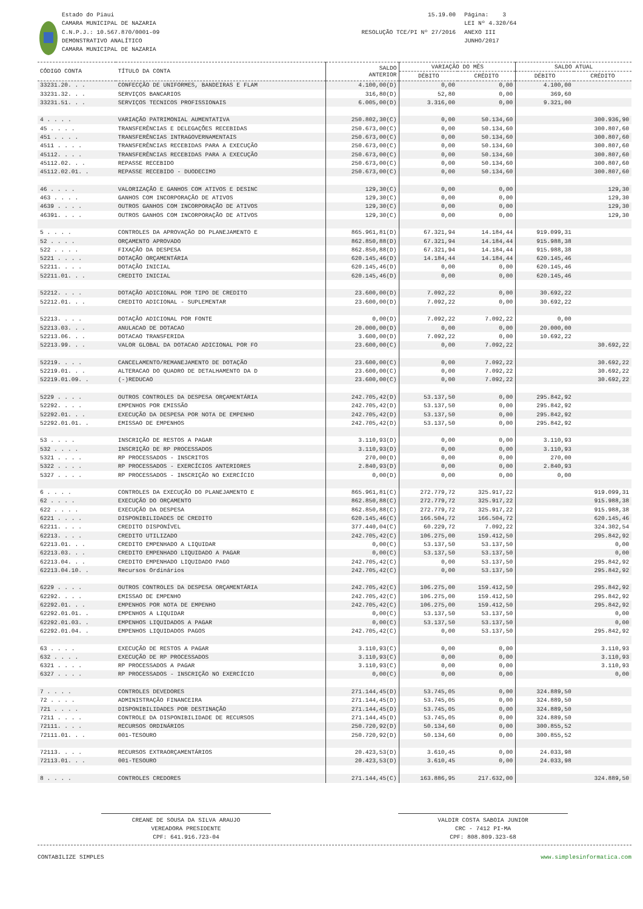Estado do Piaui
CAMARA MUNICIPAL DE NAZARIA
C.N.P.J.: 10.567.870/0001-09
DEMONSTRATIVO ANALÍTICO
CAMARA MUNICIPAL DE NAZARIA
15.19.00
RESOLUÇÃO TCE/PI Nº 27/2016
Página: 3
LEI Nº 4.320/64
ANEXO III
JUNHO/2017
| CÓDIGO CONTA | TÍTULO DA CONTA | SALDO ANTERIOR | VARIAÇÃO DO MÊS | | SALDO ATUAL | |
| --- | --- | --- | --- | --- | --- | --- |
| | | | DÉBITO | CRÉDITO | DÉBITO | CRÉDITO |
| 33231.20. . . | CONFECÇÃO DE UNIFORMES, BANDEIRAS E FLAM | 4.100,00(D) | 0,00 | 0,00 | 4.100,00 | |
| 33231.32. . . | SERVIÇOS BANCARIOS | 316,80(D) | 52,80 | 0,00 | 369,60 | |
| 33231.51. . . | SERVIÇOS TECNICOS PROFISSIONAIS | 6.005,00(D) | 3.316,00 | 0,00 | 9.321,00 | |
| 4 . . . . | VARIAÇÃO PATRIMONIAL AUMENTATIVA | 250.802,30(C) | 0,00 | 50.134,60 | | 300.936,90 |
| 45 . . . . | TRANSFERÊNCIAS E DELEGAÇÕES RECEBIDAS | 250.673,00(C) | 0,00 | 50.134,60 | | 300.807,60 |
| 451 . . . . | TRANSFERÊNCIAS INTRAGOVERNAMENTAIS | 250.673,00(C) | 0,00 | 50.134,60 | | 300.807,60 |
| 4511 . . . . | TRANSFERÊNCIAS RECEBIDAS PARA A EXECUÇÃO | 250.673,00(C) | 0,00 | 50.134,60 | | 300.807,60 |
| 45112. . . . | TRANSFERÊNCIAS RECEBIDAS PARA A EXECUÇÃO | 250.673,00(C) | 0,00 | 50.134,60 | | 300.807,60 |
| 45112.02. . . | REPASSE RECEBIDO | 250.673,00(C) | 0,00 | 50.134,60 | | 300.807,60 |
| 45112.02.01. . | REPASSE RECEBIDO - DUODECIMO | 250.673,00(C) | 0,00 | 50.134,60 | | 300.807,60 |
| 46 . . . . | VALORIZAÇÃO E GANHOS COM ATIVOS E DESINC | 129,30(C) | 0,00 | 0,00 | | 129,30 |
| 463 . . . . | GANHOS COM INCORPORAÇÃO DE ATIVOS | 129,30(C) | 0,00 | 0,00 | | 129,30 |
| 4639 . . . . | OUTROS GANHOS COM INCORPORAÇÃO DE ATIVOS | 129,30(C) | 0,00 | 0,00 | | 129,30 |
| 46391. . . . | OUTROS GANHOS COM INCORPORAÇÃO DE ATIVOS | 129,30(C) | 0,00 | 0,00 | | 129,30 |
| 5 . . . . | CONTROLES DA APROVAÇÃO DO PLANEJAMENTO E | 865.961,81(D) | 67.321,94 | 14.184,44 | 919.099,31 | |
| 52 . . . . | ORÇAMENTO APROVADO | 862.850,88(D) | 67.321,94 | 14.184,44 | 915.988,38 | |
| 522 . . . . | FIXAÇÃO DA DESPESA | 862.850,88(D) | 67.321,94 | 14.184,44 | 915.988,38 | |
| 5221 . . . . | DOTAÇÃO ORÇAMENTÁRIA | 620.145,46(D) | 14.184,44 | 14.184,44 | 620.145,46 | |
| 52211. . . . | DOTAÇÃO INICIAL | 620.145,46(D) | 0,00 | 0,00 | 620.145,46 | |
| 52211.01. . . | CREDITO INICIAL | 620.145,46(D) | 0,00 | 0,00 | 620.145,46 | |
| 52212. . . . | DOTAÇÃO ADICIONAL POR TIPO DE CREDITO | 23.600,00(D) | 7.092,22 | 0,00 | 30.692,22 | |
| 52212.01. . . | CREDITO ADICIONAL - SUPLEMENTAR | 23.600,00(D) | 7.092,22 | 0,00 | 30.692,22 | |
| 52213. . . . | DOTAÇÃO ADICIONAL POR FONTE | 0,00(D) | 7.092,22 | 7.092,22 | 0,00 | |
| 52213.03. . . | ANULACAO DE DOTACAO | 20.000,00(D) | 0,00 | 0,00 | 20.000,00 | |
| 52213.06. . . | DOTACAO TRANSFERIDA | 3.600,00(D) | 7.092,22 | 0,00 | 10.692,22 | |
| 52213.99. . . | VALOR GLOBAL DA DOTACAO ADICIONAL POR FO | 23.600,00(C) | 0,00 | 7.092,22 | | 30.692,22 |
| 52219. . . . | CANCELAMENTO/REMANEJAMENTO DE DOTAÇÃO | 23.600,00(C) | 0,00 | 7.092,22 | | 30.692,22 |
| 52219.01. . . | ALTERACAO DO QUADRO DE DETALHAMENTO DA D | 23.600,00(C) | 0,00 | 7.092,22 | | 30.692,22 |
| 52219.01.09. . | (-)REDUCAO | 23.600,00(C) | 0,00 | 7.092,22 | | 30.692,22 |
| 5229 . . . . | OUTROS CONTROLES DA DESPESA ORÇAMENTÁRIA | 242.705,42(D) | 53.137,50 | 0,00 | 295.842,92 | |
| 52292. . . . | EMPENHOS POR EMISSÃO | 242.705,42(D) | 53.137,50 | 0,00 | 295.842,92 | |
| 52292.01. . . | EXECUÇÃO DA DESPESA POR NOTA DE EMPENHO | 242.705,42(D) | 53.137,50 | 0,00 | 295.842,92 | |
| 52292.01.01. . | EMISSAO DE EMPENHOS | 242.705,42(D) | 53.137,50 | 0,00 | 295.842,92 | |
| 53 . . . . | INSCRIÇÃO DE RESTOS A PAGAR | 3.110,93(D) | 0,00 | 0,00 | 3.110,93 | |
| 532 . . . . | INSCRIÇÃO DE RP PROCESSADOS | 3.110,93(D) | 0,00 | 0,00 | 3.110,93 | |
| 5321 . . . . | RP PROCESSADOS - INSCRITOS | 270,00(D) | 0,00 | 0,00 | 270,00 | |
| 5322 . . . . | RP PROCESSADOS - EXERCÍCIOS ANTERIORES | 2.840,93(D) | 0,00 | 0,00 | 2.840,93 | |
| 5327 . . . . | RP PROCESSADOS - INSCRIÇÃO NO EXERCÍCIO | 0,00(D) | 0,00 | 0,00 | 0,00 | |
| 6 . . . . | CONTROLES DA EXECUÇÃO DO PLANEJAMENTO E | 865.961,81(C) | 272.779,72 | 325.917,22 | | 919.099,31 |
| 62 . . . . | EXECUÇÃO DO ORÇAMENTO | 862.850,88(C) | 272.779,72 | 325.917,22 | | 915.988,38 |
| 622 . . . . | EXECUÇÃO DA DESPESA | 862.850,88(C) | 272.779,72 | 325.917,22 | | 915.988,38 |
| 6221 . . . . | DISPONIBILIDADES DE CREDITO | 620.145,46(C) | 166.504,72 | 166.504,72 | | 620.145,46 |
| 62211. . . . | CREDITO DISPONÍVEL | 377.440,04(C) | 60.229,72 | 7.092,22 | | 324.302,54 |
| 62213. . . . | CREDITO UTILIZADO | 242.705,42(C) | 106.275,00 | 159.412,50 | | 295.842,92 |
| 62213.01. . . | CREDITO EMPENHADO A LIQUIDAR | 0,00(C) | 53.137,50 | 53.137,50 | | 0,00 |
| 62213.03. . . | CREDITO EMPENHADO LIQUIDADO A PAGAR | 0,00(C) | 53.137,50 | 53.137,50 | | 0,00 |
| 62213.04. . . | CREDITO EMPENHADO LIQUIDADO PAGO | 242.705,42(C) | 0,00 | 53.137,50 | | 295.842,92 |
| 62213.04.10. . | Recursos Ordinários | 242.705,42(C) | 0,00 | 53.137,50 | | 295.842,92 |
| 6229 . . . . | OUTROS CONTROLES DA DESPESA ORÇAMENTÁRIA | 242.705,42(C) | 106.275,00 | 159.412,50 | | 295.842,92 |
| 62292. . . . | EMISSAO DE EMPENHO | 242.705,42(C) | 106.275,00 | 159.412,50 | | 295.842,92 |
| 62292.01. . . | EMPENHOS POR NOTA DE EMPENHO | 242.705,42(C) | 106.275,00 | 159.412,50 | | 295.842,92 |
| 62292.01.01. . | EMPENHOS A LIQUIDAR | 0,00(C) | 53.137,50 | 53.137,50 | | 0,00 |
| 62292.01.03. . | EMPENHOS LIQUIDADOS A PAGAR | 0,00(C) | 53.137,50 | 53.137,50 | | 0,00 |
| 62292.01.04. . | EMPENHOS LIQUIDADOS PAGOS | 242.705,42(C) | 0,00 | 53.137,50 | | 295.842,92 |
| 63 . . . . | EXECUÇÃO DE RESTOS A PAGAR | 3.110,93(C) | 0,00 | 0,00 | | 3.110,93 |
| 632 . . . . | EXECUÇÃO DE RP PROCESSADOS | 3.110,93(C) | 0,00 | 0,00 | | 3.110,93 |
| 6321 . . . . | RP PROCESSADOS A PAGAR | 3.110,93(C) | 0,00 | 0,00 | | 3.110,93 |
| 6327 . . . . | RP PROCESSADOS - INSCRIÇÃO NO EXERCÍCIO | 0,00(C) | 0,00 | 0,00 | | 0,00 |
| 7 . . . . | CONTROLES DEVEDORES | 271.144,45(D) | 53.745,05 | 0,00 | 324.889,50 | |
| 72 . . . . | ADMINISTRAÇÃO FINANCEIRA | 271.144,45(D) | 53.745,05 | 0,00 | 324.889,50 | |
| 721 . . . . | DISPONIBILIDADES POR DESTINAÇÃO | 271.144,45(D) | 53.745,05 | 0,00 | 324.889,50 | |
| 7211 . . . . | CONTROLE DA DISPONIBILIDADE DE RECURSOS | 271.144,45(D) | 53.745,05 | 0,00 | 324.889,50 | |
| 72111. . . . | RECURSOS ORDINÁRIOS | 250.720,92(D) | 50.134,60 | 0,00 | 300.855,52 | |
| 72111.01. . . | 001-TESOURO | 250.720,92(D) | 50.134,60 | 0,00 | 300.855,52 | |
| 72113. . . . | RECURSOS EXTRAORÇAMENTÁRIOS | 20.423,53(D) | 3.610,45 | 0,00 | 24.033,98 | |
| 72113.01. . . | 001-TESOURO | 20.423,53(D) | 3.610,45 | 0,00 | 24.033,98 | |
| 8 . . . . | CONTROLES CREDORES | 271.144,45(C) | 163.886,95 | 217.632,00 | | 324.889,50 |
CREANE DE SOUSA DA SILVA ARAUJO
VEREADORA PRESIDENTE
CPF: 641.916.723-04
VALDIR COSTA SABOIA JUNIOR
CRC - 7412 PI-MA
CPF: 808.809.323-68
CONTABILIZE SIMPLES www.simplesinformatica.com